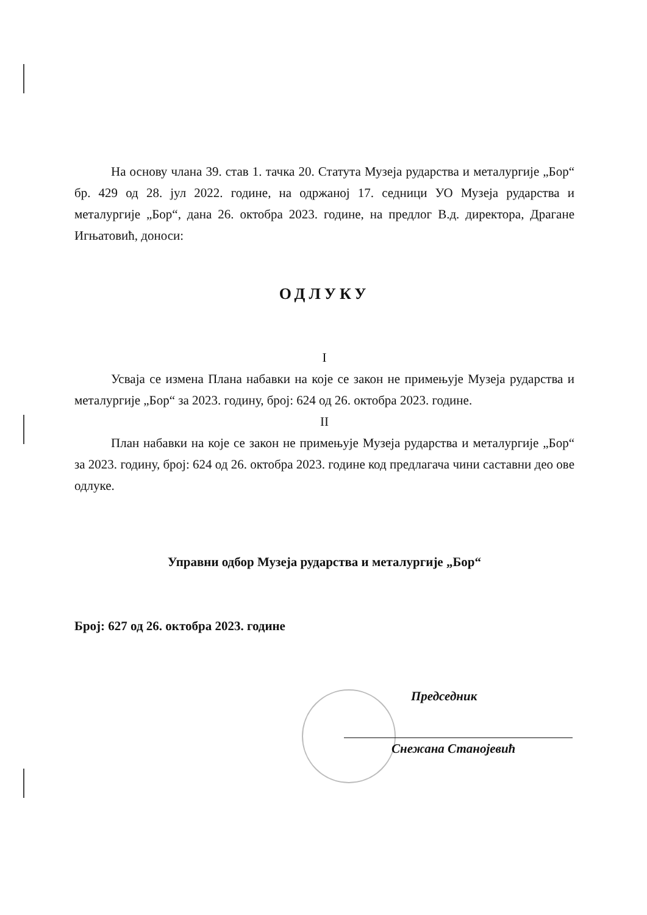На основу члана 39. став 1. тачка 20. Статута Музеја рударства и металургије „Бор“ бр. 429 од 28. јул 2022. године, на одржаној 17. седници УО Музеја рударства и металургије „Бор“, дана 26. октобра 2023. године, на предлог В.д. директора, Драгане Игњатовић, доноси:
ОДЛУКУ
I
Усваја се измена Плана набавки на које се закон не примењује Музеја рударства и металургије „Бор“ за 2023. годину, број: 624 од 26. октобра 2023. године.
II
План набавки на које се закон не примењује Музеја рударства и металургије „Бор“ за 2023. годину, број: 624 од 26. октобра 2023. године код предлагача чини саставни део ове одлуке.
Управни одбор Музеја рударства и металургије „Бор“
Број: 627 од 26. октобра 2023. године
Председник
Снежана Станојевић